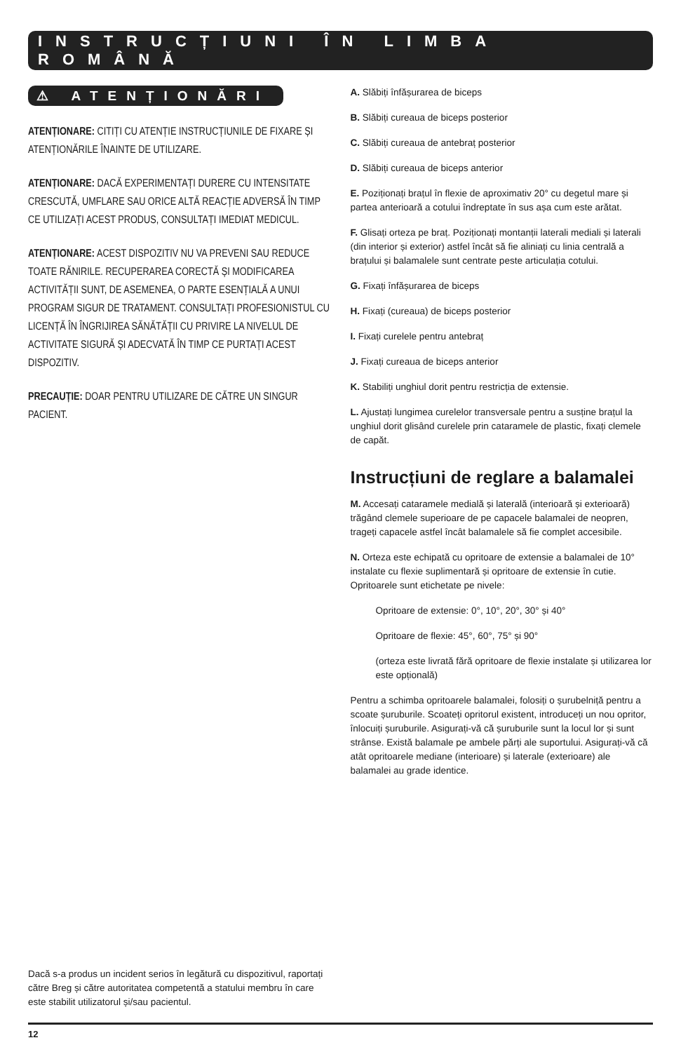INSTRUCȚIUNI ÎN LIMBA ROMÂNĂ
⚠ ATENȚIONĂRI
ATENȚIONARE: CITIȚI CU ATENȚIE INSTRUCȚIUNILE DE FIXARE ȘI ATENȚIONĂRILE ÎNAINTE DE UTILIZARE.
ATENȚIONARE: DACĂ EXPERIMENTAȚI DURERE CU INTENSITATE CRESCUTĂ, UMFLARE SAU ORICE ALTĂ REACȚIE ADVERSĂ ÎN TIMP CE UTILIZAȚI ACEST PRODUS, CONSULTAȚI IMEDIAT MEDICUL.
ATENȚIONARE: ACEST DISPOZITIV NU VA PREVENI SAU REDUCE TOATE RĂNIRILE. RECUPERAREA CORECTĂ ȘI MODIFICAREA ACTIVITĂȚII SUNT, DE ASEMENEA, O PARTE ESENȚIALĂ A UNUI PROGRAM SIGUR DE TRATAMENT. CONSULTAȚI PROFESIONISTUL CU LICENȚĂ ÎN ÎNGRIJIREA SĂNĂTĂȚII CU PRIVIRE LA NIVELUL DE ACTIVITATE SIGURĂ ȘI ADECVATĂ ÎN TIMP CE PURTAȚI ACEST DISPOZITIV.
PRECAUȚIE: DOAR PENTRU UTILIZARE DE CĂTRE UN SINGUR PACIENT.
Dacă s-a produs un incident serios în legătură cu dispozitivul, raportați către Breg și către autoritatea competentă a statului membru în care este stabilit utilizatorul și/sau pacientul.
A. Slăbiți înfășurarea de biceps
B. Slăbiți cureaua de biceps posterior
C. Slăbiți cureaua de antebraț posterior
D. Slăbiți cureaua de biceps anterior
E. Poziționați brațul în flexie de aproximativ 20° cu degetul mare și partea anterioară a cotului îndreptate în sus așa cum este arătat.
F. Glisați orteza pe braț. Poziționați montanții laterali mediali și laterali (din interior și exterior) astfel încât să fie aliniați cu linia centrală a brațului și balamalele sunt centrate peste articulația cotului.
G. Fixați înfășurarea de biceps
H. Fixați (cureaua) de biceps posterior
I. Fixați curelele pentru antebraț
J. Fixați cureaua de biceps anterior
K. Stabiliți unghiul dorit pentru restricția de extensie.
L. Ajustați lungimea curelelor transversale pentru a susține brațul la unghiul dorit glisând curelele prin cataramele de plastic, fixați clemele de capăt.
Instrucțiuni de reglare a balamalei
M. Accesați cataramele medială și laterală (interioară și exterioară) trăgând clemele superioare de pe capacele balamalei de neopren, trageți capacele astfel încât balamalele să fie complet accesibile.
N. Orteza este echipată cu opritoare de extensie a balamalei de 10° instalate cu flexie suplimentară și opritoare de extensie în cutie. Opritoarele sunt etichetate pe nivele:
Opritoare de extensie: 0°, 10°, 20°, 30° și 40°
Opritoare de flexie: 45°, 60°, 75° și 90°
(orteza este livrată fără opritoare de flexie instalate și utilizarea lor este opțională)
Pentru a schimba opritoarele balamalei, folosiți o șurubelniță pentru a scoate șuruburile. Scoateți opritorul existent, introduceți un nou opritor, înlocuiți șuruburile. Asigurați-vă că șuruburile sunt la locul lor și sunt strânse. Există balamale pe ambele părți ale suportului. Asigurați-vă că atât opritoarele mediane (interioare) și laterale (exterioare) ale balamalei au grade identice.
12